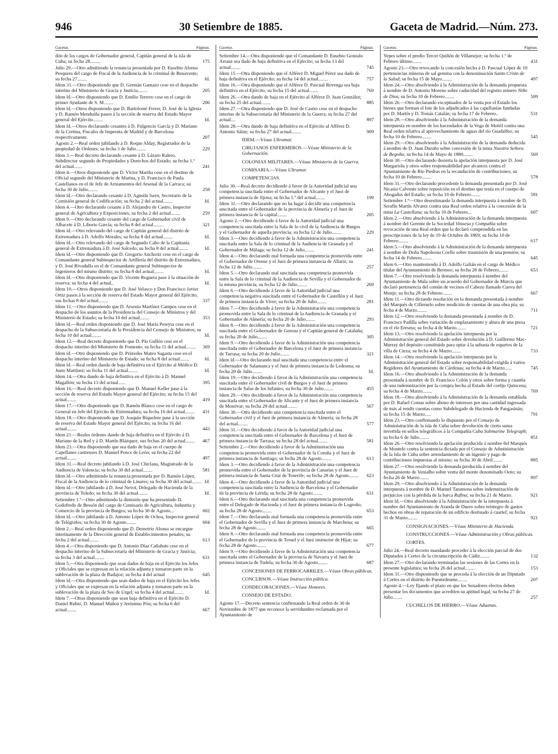946 30 Setiembre de 1885. Gaceta de Madrid.—Núm. 273.
Gacetas. Páginas.
dón de los cargos de Gobernador general, Capitán general de la isla de Cuba; su fecha 28......... 175
Julio 29.—Otro admitiendo la renuncia presentada por D. Eusebio Alonso Pesquera del cargo de Fiscal de la Audiencia de lo criminal de Benavente; su fecha 27........ Id.
Idem 31.—Otro disponiendo que D. Germán Gamazo cese en el despacho interino del Ministerio de Gracia y Justicia........ 205
Idem íd.—Otro disponiendo que D. Emilio Terrero cese en el cargo de primer Ayudante de S. M........ 206
Idem íd.—Otros disponiendo que D. Bartolomé Ferrer, D. José de la Iglesia y D. Ramón Menduiña pasen á la sección de reserva del Estado Mayor general del Ejército........ Id.
Idem íd.—Otros declarando cesantes á D. Fulgencio García y D. Mariano de la Cortina, Fiscales de Imprenta de Madrid y de Barcelona respectivamente. 207
Agosto 2.—Real orden jubilando á D. Roque Alday, Registrador de la propiedad de Ordenes; su fecha 3 de Julio........ 229
Idem 3.—Real decreto declarando cesante á D. Lázaro Ralero, Subdirector segundo de Propiedades y Derechos del Estado; su fecha 1.º del actual....... 241
Idem 4.—Otros disponiendo que D. Víctor Mariña cese en el destino de Oficial segundo del Ministerio de Marina, y D. Francisco de Paula Castellanos en el de Jefe de Armamentos del Arsenal de la Carraca; su fecha 30 de Julio........ 258
Idem íd.—Otro declarando cesante á D. Agustín Isern, Secretario de la Comisión general de Codificación; su fecha 2 del actual........ Id.
Idem 4.—Otro declarando cesante á D. Alejandro de Castro, Inspector general de Agricultura y Exposiciones; su fecha 2 del actual........ 259
Idem 9.—Otro declarando cesante del cargo de Gobernador civil de Albacete á D. Liborio García; su fecha 8 del actual........ 321
Idem íd.—Otro relevando del cargo de Capitán general del distrito de Extremadura á D. Adolfo Morales; su fecha 8 del actual........ Id.
Idem íd.—Otro relevando del cargo de Segundo Cabo de la Capitanía general de Extremadura á D. José Salcedo; su fecha 8 del actual........ Id.
Idem íd.—Otro disponiendo que D. Gregorio Anchoriz cese en el cargo de Comandante general Subinspector de Artillería del distrito de Extremadura, y D. José Rivadulla en el de Comandante general Subinspector de Ingenieros del mismo distrito; su fecha 8 del actual........ Id.
Idem íd.—Otro disponiendo que D. Vicente Reguera pase á la situación de reserva; su fecha 4 del actual.. Id.
Idem 10.—Otros disponiendo que D. José Velasco y Don Francisco Javier Ortiz pasen á la sección de reserva del Estado Mayor general del Ejército; sus fechas 8 del actual........ 337
Idem 11.—Otro disponiendo que D. Arsenio Martínez Campos cese en el despacho de los asuntos de la Presidencia del Consejo de Ministros y del Ministerio de Estado; su fecha 10 del actual........ 353
Idem íd.—Real orden disponiendo que D. José María Pereyra cese en el despacho de la Subsecretaría de la Presidencia del Consejo de Ministros; su fecha 10 del actual........ Id.
Idem 12.—Real decreto disponiendo que D. Pío Gullón cese en el despacho interino del Ministerio de Fomento; su fecha 11 del actual........ 369
Idem íd.—Otro disponiendo que D. Práxedes Mateo Sagasta cese en el despacho interino del Ministerio de Estado; su fecha 8 del actual........ Id.
Idem íd.—Real orden dando de baja definitiva en el Ejército al Médico D. Justo Martínez; su fecha 11 del actual........ Id.
Idem 14.—Otra dando de baja definitiva en el Ejército á D. Manuel Magallón; su fecha 13 del actual...... 395
Idem 16.—Real decreto disponiendo que D. Manuel Keller pase á la sección de reserva del Estado Mayor general del Ejército; su fecha 15 del actual........ 419
Idem 17.—Otro disponiendo que D. Ramón Blanco cese en el cargo de General en Jefe del Ejército de Extremadura; su fecha 16 del actual........ 431
Idem 18.—Otro disponiendo que D. Joaquín Riquelme pase á la sección de reserva del Estado Mayor general del Ejército; su fecha 16 del actual........ 443
Idem 21.—Reales órdenes dando de baja definitiva en el Ejército á D. Mariano de la Red y á D. Martín Blázquez; sus fechas 20 del actual........ 467
Idem 23.—Otra disponiendo que sea dado de baja en el cuerpo de Capellanes castrenses D. Manuel Ponce de León; su fecha 22 del actual........ 497
Idem 31.—Real decreto jubilando á D. José Chiclana, Magistrado de la Audiencia de Valencia; su fecha 30 del actual........ 581
Idem íd.—Otro admitiendo la renuncia presentada por D. Ramón López, Fiscal de la Audiencia de lo criminal de Linares; su fecha 30 del actual........ Id.
Idem íd.—Otro jubilando á D. José Nevot, Delegado de Hacienda de la provincia de Toledo; su fecha 30 del actual........ Id.
Setiembre 1.º—Otro admitiendo la dimisión que ha presentado D. Godofredo de Bessón del cargo de Comisario de Agricultura, Industria y Comercio de la provincia de Burgos; su fecha 30 de Agosto... 602
Idem íd.—Otro jubilando á D. Antonio López de Ochoa, Inspector general de Telégrafos; su fecha 30 de Agosto........ 604
Idem 2.—Real orden disponiendo que D. Demetrio Alonso se encargue interinamente de la Dirección general de Establecimientos penales; su fecha 2 del actual........ 613
Idem 4.—Otra disponiendo que D. Antonio Díaz Cañabate cese en el despacho interino de la Subsecretaría del Ministerio de Gracia y Justicia; su fecha 3 del actual........ 631
Idem 5.—Otra disponiendo que sean dados de baja en el Ejército los Jefes y Oficiales que se expresan en la relación adjunta y tomaron parte en la sublevación de la plaza de Badajoz; su fecha 4 del actual 645
Idem íd.—Otra disponiendo que sean dados de baja en el Ejército los Jefes y Oficiales que se expresan en la relación adjunta y tomaron parte en la sublevación de la plaza de Seo de Urgel; su fecha 4 del actual........ Id.
Idem 7.—Otras disponiendo que sean baja definitiva en el Ejército D. Daniel Rubio, D. Manuel Muñoz y Jerónimo Póu; su fecha 6 del actual........ 667
Gacetas. Páginas.
Setiembre 14.—Otra disponiendo que el Comandante D. Eusebio Gonzalo Arranz sea dado de baja definitiva en el Ejército; su fecha 13 del actual........ 745
Idem 15.—Otra disponiendo que el Alférez D. Miguel Pérez sea dado de baja definitiva en el Ejército; su fecha 14 del actual........ 757
Idem 16.—Otra disponiendo que el Alférez D. Pascual Revenga sea baja definitiva en el Ejército; su fecha 15 del actual........ 769
Idem 26.—Otra dando de baja en el Ejército al Alférez D. Juan González; su fecha 25 del actual........ 885
Idem 27.—Otra disponiendo que D. José de Castro cese en el despacho interino de la Subsecretaría del Ministerio de la Guerra; su fecha 27 del actual.... 897
Idem 28.—Otra dando de baja definitiva en el Ejército al Alférez D. Antonio Sáinz; su fecha 27 del actual........ 909
IDEM.—Véase Ultramar.
CIRUJANOS ENFERMEROS.—Véase Ministerio de la Gobernación.
COLONIAS MILITARES.—Véase Ministerio de la Guerra.
COMISARIA.—Véase Ultramar.
COMPETENCIAS.
Julio 30.—Real decreto decidiendo á favor de la Autoridad judicial una competencia suscitada entre el Gobernador de Alicante y el Juez de primera instancia de Jijona; su fecha 1.º del actual........ 199
Idem 31.—Otro declarando que no ha lugar á decidir una competencia suscitada entre el Gobernador de la provincia de Almería y el Juez de primera instancia de la capital........ 205
Agosto 2.—Otro decidiendo á favor de la Autoridad judicial una competencia suscitada entre la Sala de lo civil de la Audiencia de Burgos y el Gobernador de aquella provincia; su fecha 12 de Julio........ 229
Idem 3.—Otro decidiendo á favor de la Administración una competencia suscitada entre la Sala de lo criminal de la Audiencia de Granada y el Gobernador de Málaga; su fecha 12 de Julio........ 241
Idem 4.—Otro declarando mal formada una competencia promovida entre el Gobernador de Orense y el Juez de primera instancia de Allariz; su fecha 12 de Julio........ 257
Idem 5.—Otro declarando mal suscitada una competencia promovida entre la Sala de lo criminal de la Audiencia de Sevilla y el Gobernador de la misma provincia; su fecha 12 de Julio........ 269
Idem 6.—Otro decidiendo á favor de la Autoridad judicial una competencia negativa suscitada entre el Gobernador de Castellón y el Juez de primera instancia de Viver; su fecha 20 de Julio........ 281
Idem 7.—Otro decidiendo á favor de la Administración una competencia promovida entre la Sala de lo criminal de la Audiencia de Granada y el Gobernador de Almería; su fecha 20 de Julio........ 293
Idem 8.—Otro decidiendo á favor de la Administración una competencia suscitada entre el Gobernador de Gerona y el Capitán general de Cataluña; su fecha 20 de Julio........ 305
Idem 9.—Otro decidiendo á favor de la Administración una competencia suscitada entre el Gobernador de Barcelona y el Juez de primera instancia de Tarrasa; su fecha 20 de Julio........ 321
Idem íd.—Otro declarando mal suscitada una competencia entre el Gobernador de Salamanca y el Juez de primera instancia de Ledesma; su fecha 20 de Julio........ Id.
Idem 19.—Otro decidiendo á favor de la Administración una competencia suscitada entre el Gobernador civil de Burgos y el Juez de primera instancia de Salas de los Infantes; su fecha 30 de Julio........ 455
Idem 29.—Otro decidiendo á favor de la Administración una competencia suscitada entre el Gobernador de Alicante y el Juez de primera instancia de Monóvar; su fecha 28 del actual........ 567
Idem 30.—Otro decidiendo una competencia suscitada entre el Gobernador civil y el Juez de primera instancia de Almería; su fecha 28 del actual........ 577
Idem 31.—Otro decidiendo á favor de la Autoridad judicial una competencia suscitada entre el Gobernador de Barcelona y el Juez de primera instancia de Tarrasa; su fecha 28 del actual........ 581
Setiembre 2.—Otro decidiendo á favor de la Administración una competencia promovida entre el Gobernador de la Coruña y el Juez de primera instancia de Santiago; su fecha 28 de Agosto........ 613
Idem 3.—Otro decidiendo á favor de la Administración una competencia promovida entre el Gobernador de la provincia de Canarias y el Juez de primera instancia de Santa Cruz de Tenerife; su fecha 28 de Agosto........ 623
Idem 4.—Otro decidiendo á favor de la Autoridad judicial una competencia suscitada entre la Audiencia de Barcelona y el Gobernador de la provincia de Lérida; su fecha 28 de Agosto........ 631
Idem 6.—Otro declarando mal suscitada una competencia promovida entre el Delegado de Hacienda y el Juez de primera instancia de Logroño; su fecha 28 de Agosto........ 653
Idem 7.—Otro declarando mal formada una competencia promovida entre el Gobernador de Sevilla y el Juez de primera instancia de Marchena; su fecha 28 de Agosto........ 665
Idem 8.—Otro declarando mal formada una competencia promovida entre el Gobernador de la provincia de Teruel y el Juez instructor de Híjar; su fecha 28 de Agosto........ 677
Idem 9.—Otro decidiendo á favor de la Administración una competencia suscitada entre el Gobernador de la provincia de Navarra y el Juez de primera instancia de Tudela; su fecha 30 de Agosto........ 687
CONCESIONES DE FERROCARRILES.—Véase Obras públicas.
CONCURSOS.—Véase Instrucción pública.
CONDECORACIONES.—Véase Honores.
CONSEJO DE ESTADO.
Agosto 17.—Decreto sentencia confirmando la Real orden de 30 de Noviembre de 1877 que reconoce la servidumbre reclamada por el Ayuntamiento de
Gacetas. Páginas.
Yepes sobre el predio Tercer Quiñón de Villamejor; su fecha 1.º de Febrero último........ 431
Agosto 23.—Otro revocando la concesión hecha á D. Pascual López de 10 pertenencias mineras de sal gemma con la denominación Santo Cristo de la Salud; su fecha 15 de Mayo........ 497
Idem 24.—Otro absolviendo á la Administración de la demanda propuesta á nombre de D. Antonio Moreno sobre caducidad del registro minero Niño de Dios; su fecha 10 de Febrero........ 509
Idem 26.—Otro declarando exceptuados de la venta por el Estado los bienes que forman el lote de los adjudicados á las capellanías fundadas por D. Martín y D. Tomás Catalán; su fecha 17 de Febrero.. 531
Idem 28.—Otro absolviendo á la Administración de la demanda interpuesta en nombre de los hacendados de la Vega de Motril contra una Real orden relativa al aprovechamiento de aguas del río Guadalfeo; su fecha 10 de Febrero........ 545
Idem 29.—Otro absolviendo á la Administración de la demanda deducida á nombre de D. Juan Duraño sobre concesión de la mina Nuestra Señora de Begoña; su fecha 14 de Mayo de 1880........ 569
Idem 30.—Otro declarando desierta la apelación interpuesta por D. José Margariola y otros sobre responsabilidad por alcances contra el Ayuntamiento de Río Piedras en la recaudación de contribuciones; su fecha 10 de Febrero........ 578
Idem 31.—Otro declarando procedente la demanda presentada por D. José Nicasio Calvente sobre reposición en el destino que tenía en el cuerpo de Abogados del Estado; su fecha 10 de Febrero........ 581
Setiembre 1.º—Otro desestimando la demanda interpuesta á nombre de D. Serafín Martín Alvarez contra una Real orden relativa á la concesión de la mina La Castellana; su fecha 10 de Febrero... 607
Idem 2.—Otro absolviendo á la Administración de la demanda interpuesta á nombre del Gerente de la Sociedad Vinuesa y Compañía sobre revocación de una Real orden que la declaró comprendida en las prescripciones de la ley de 19 de Octubre de 1869; su fecha 10 de Febrero........ 617
Idem 5.—Otro absolviendo á la Administración de la demanda interpuesta á nombre de Doña Napoleona Coello sobre trasmisión de una pensión; su fecha 14 de Febrero........ 645
Idem 6.—Otro manteniendo á D. Adolfo Galián en el cargo de Médico titular del Ayuntamiento de Bermeo; su fecha 28 de Febrero........ 653
Idem 7.—Otro resolviendo la demanda interpuesta á nombre del Ayuntamiento de Mula sobre un acuerdo del Gobernador de Murcia que declaró pertenencia del común de vecinos el Cabezo llamado Cueva del Monje; su fecha 28 de Febrero........ 667
Idem 11.—Otro dictando resolución en la demanda presentada á nombre del Marqués de Cilleruelo sobre rendición de cuentas de una obra pía; su fecha 4 de Marzo........ 711
Idem 12.—Otro resolviendo la demanda presentada á nombre de D. Francisco Padilla sobre variación de emplazamiento y altura de una presa en el río Eresma; su fecha 4 de Marzo........ 721
Idem 13.—Otro resolviendo la apelación interpuesta por la Administración general del Estado sobre devolución á D. Guillermo Mac-Murray del depósito constituido para optar á la subasta de espartos de la villa de Cieza; su fecha 4 de Marzo........ 733
Idem 14.—Otro resolviendo la apelación interpuesta por la Administración general del Estado sobre responsabilidad exigida á varios Regidores del Ayuntamiento de Cárdenas; su fecha 4 de Marzo...... 745
Idem 16.—Otro absolviendo á la Administración de la demanda presentada á nombre de D. Francisco Colón y otros sobre forma y cuantía de una indemnización por la compra hecha al Estado del cortijo Quincena; su fecha 4 de Marzo........ 769
Idem 18.—Otro absolviendo á la Administración de la demanda entablada por D. Rafael Comas sobre abono de intereses por una cantidad ingresada de más al rendir cuentas como Subdelegado de Hacienda de Pangasinán; su fecha 15 de Marzo..... 791
Idem 23.—Otro confirmando lo dispuesto por el Consejo de Administración de la isla de Cuba sobre devolución de cierta suma invertida en sellos telegráficos á la Compañía Cuba Submarine Telegraph; su fecha 6 de Julio........ 851
Idem 26.—Otro resolviendo la apelación producida á nombre del Marqués de Montelo contra la sentencia dictada por el Consejo de Administración de la Isla de Cuba sobre arrendamiento de un ingenio y pago de contribuciones impuestas al mismo; su fecha 30 de Abril........ 885
Idem 27.—Otro resolviendo la demanda producida á nombre del Ayuntamiento de Venialbo sobre venta del monte denominado Ooto; su fecha 26 de Marzo........ 897
Idem 29.—Otro absolviendo á la Administración de la demanda interpuesta á nombre de D. Manuel Taramona sobre indemnización de perjuicios con la pérdida de la barca Rufina; su fecha 21 de Marzo. 921
Idem íd.—Otro absolviendo á la Administración de la interpuesta á nombre del Ayuntamiento de Aranda de Duero sobre reintegro de gastos hechos en obras de reparación de un edificio destinado á cuartel; su fecha 31 de Marzo........ 921
CONSIGNACIONES.—Véase Ministerio de Hacienda.
CONSTRUCCIONES.—Véase Administración y Obras públicas.
CORTES.
Julio 24.—Real decreto mandando proceder á la elección parcial de dos Diputados á Cortes de la circunscripción de Cádiz........ 132
Idem 27.—Otro declarando terminadas las sesiones de las Cortes en la presente legislatura; su fecha 26 del actual........ 153
Idem 31.—Otro disponiendo que se proceda á la elección de un Diputado á Cortes en el distrito de Puentedeume........ 207
Agosto 4.—Ley fijando el plazo en que los Senadores electos deben presentar los documentos que acrediten su aptitud legal; su fecha 27 de Julio........ 257
CUCHILLOS DE HIERRO.—Véase Aduanas.